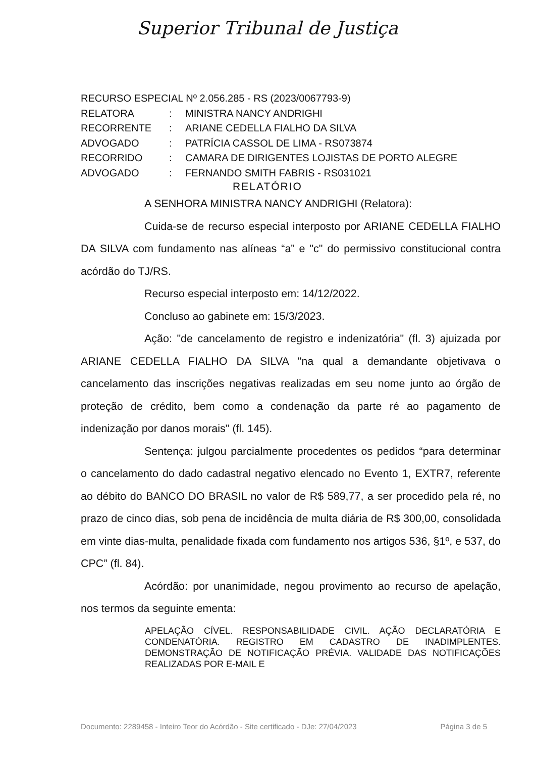Superior Tribunal de Justiça
RECURSO ESPECIAL Nº 2.056.285 - RS (2023/0067793-9)
RELATORA: MINISTRA NANCY ANDRIGHI
RECORRENTE: ARIANE CEDELLA FIALHO DA SILVA
ADVOGADO: PATRÍCIA CASSOL DE LIMA - RS073874
RECORRIDO: CAMARA DE DIRIGENTES LOJISTAS DE PORTO ALEGRE
ADVOGADO: FERNANDO SMITH FABRIS - RS031021
RELATÓRIO
A SENHORA MINISTRA NANCY ANDRIGHI (Relatora):
Cuida-se de recurso especial interposto por ARIANE CEDELLA FIALHO DA SILVA com fundamento nas alíneas “a” e "c" do permissivo constitucional contra acórdão do TJ/RS.
Recurso especial interposto em: 14/12/2022.
Concluso ao gabinete em: 15/3/2023.
Ação: "de cancelamento de registro e indenizatória" (fl. 3) ajuizada por ARIANE CEDELLA FIALHO DA SILVA "na qual a demandante objetivava o cancelamento das inscrições negativas realizadas em seu nome junto ao órgão de proteção de crédito, bem como a condenação da parte ré ao pagamento de indenização por danos morais" (fl. 145).
Sentença: julgou parcialmente procedentes os pedidos “para determinar o cancelamento do dado cadastral negativo elencado no Evento 1, EXTR7, referente ao débito do BANCO DO BRASIL no valor de R$ 589,77, a ser procedido pela ré, no prazo de cinco dias, sob pena de incidência de multa diária de R$ 300,00, consolidada em vinte dias-multa, penalidade fixada com fundamento nos artigos 536, §1º, e 537, do CPC” (fl. 84).
Acórdão: por unanimidade, negou provimento ao recurso de apelação, nos termos da seguinte ementa:
APELAÇÃO CÍVEL. RESPONSABILIDADE CIVIL. AÇÃO DECLARATÓRIA E CONDENATÓRIA. REGISTRO EM CADASTRO DE INADIMPLENTES. DEMONSTRAÇÃO DE NOTIFICAÇÃO PRÉVIA. VALIDADE DAS NOTIFICAÇÕES REALIZADAS POR E-MAIL E
Documento: 2289458 - Inteiro Teor do Acórdão - Site certificado - DJe: 27/04/2023 Página 3 de 5